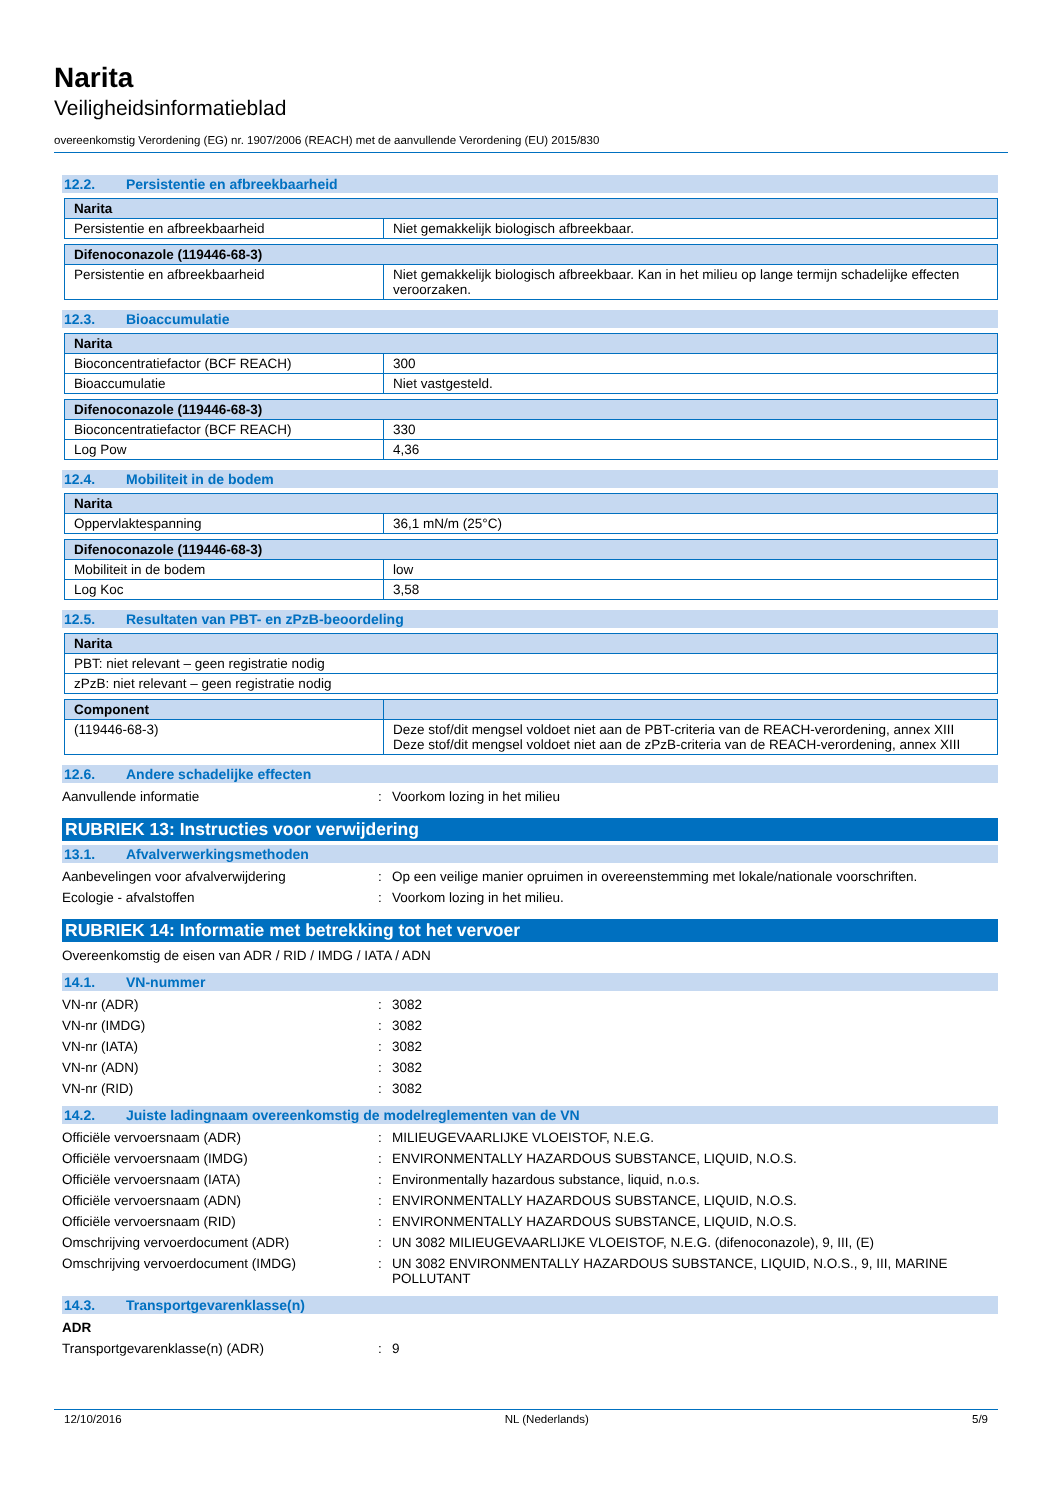Narita
Veiligheidsinformatieblad
overeenkomstig Verordening (EG) nr. 1907/2006 (REACH) met de aanvullende Verordening (EU) 2015/830
12.2. Persistentie en afbreekbaarheid
| Narita | |
| --- | --- |
| Persistentie en afbreekbaarheid | Niet gemakkelijk biologisch afbreekbaar. |
| Difenoconazole (119446-68-3) | |
| --- | --- |
| Persistentie en afbreekbaarheid | Niet gemakkelijk biologisch afbreekbaar. Kan in het milieu op lange termijn schadelijke effecten veroorzaken. |
12.3. Bioaccumulatie
| Narita | |
| --- | --- |
| Bioconcentratiefactor (BCF REACH) | 300 |
| Bioaccumulatie | Niet vastgesteld. |
| Difenoconazole (119446-68-3) | |
| --- | --- |
| Bioconcentratiefactor (BCF REACH) | 330 |
| Log Pow | 4,36 |
12.4. Mobiliteit in de bodem
| Narita | |
| --- | --- |
| Oppervlaktespanning | 36,1 mN/m (25°C) |
| Difenoconazole (119446-68-3) | |
| --- | --- |
| Mobiliteit in de bodem | low |
| Log Koc | 3,58 |
12.5. Resultaten van PBT- en zPzB-beoordeling
| Narita |
| --- |
| PBT: niet relevant – geen registratie nodig |
| zPzB: niet relevant – geen registratie nodig |
| Component | |
| --- | --- |
| (119446-68-3) | Deze stof/dit mengsel voldoet niet aan de PBT-criteria van de REACH-verordening, annex XIII Deze stof/dit mengsel voldoet niet aan de zPzB-criteria van de REACH-verordening, annex XIII |
12.6. Andere schadelijke effecten
Aanvullende informatie : Voorkom lozing in het milieu
RUBRIEK 13: Instructies voor verwijdering
13.1. Afvalverwerkingsmethoden
Aanbevelingen voor afvalverwijdering : Op een veilige manier opruimen in overeenstemming met lokale/nationale voorschriften.
Ecologie - afvalstoffen : Voorkom lozing in het milieu.
RUBRIEK 14: Informatie met betrekking tot het vervoer
Overeenkomstig de eisen van ADR / RID / IMDG / IATA / ADN
14.1. VN-nummer
VN-nr (ADR) : 3082
VN-nr (IMDG) : 3082
VN-nr (IATA) : 3082
VN-nr (ADN) : 3082
VN-nr (RID) : 3082
14.2. Juiste ladingnaam overeenkomstig de modelreglementen van de VN
Officiële vervoersnaam (ADR) : MILIEUGEVAARLIJKE VLOEISTOF, N.E.G.
Officiële vervoersnaam (IMDG) : ENVIRONMENTALLY HAZARDOUS SUBSTANCE, LIQUID, N.O.S.
Officiële vervoersnaam (IATA) : Environmentally hazardous substance, liquid, n.o.s.
Officiële vervoersnaam (ADN) : ENVIRONMENTALLY HAZARDOUS SUBSTANCE, LIQUID, N.O.S.
Officiële vervoersnaam (RID) : ENVIRONMENTALLY HAZARDOUS SUBSTANCE, LIQUID, N.O.S.
Omschrijving vervoerdocument (ADR) : UN 3082 MILIEUGEVAARLIJKE VLOEISTOF, N.E.G. (difenoconazole), 9, III, (E)
Omschrijving vervoerdocument (IMDG) : UN 3082 ENVIRONMENTALLY HAZARDOUS SUBSTANCE, LIQUID, N.O.S., 9, III, MARINE POLLUTANT
14.3. Transportgevarenklasse(n)
ADR
Transportgevarenklasse(n) (ADR) : 9
12/10/2016 NL (Nederlands) 5/9